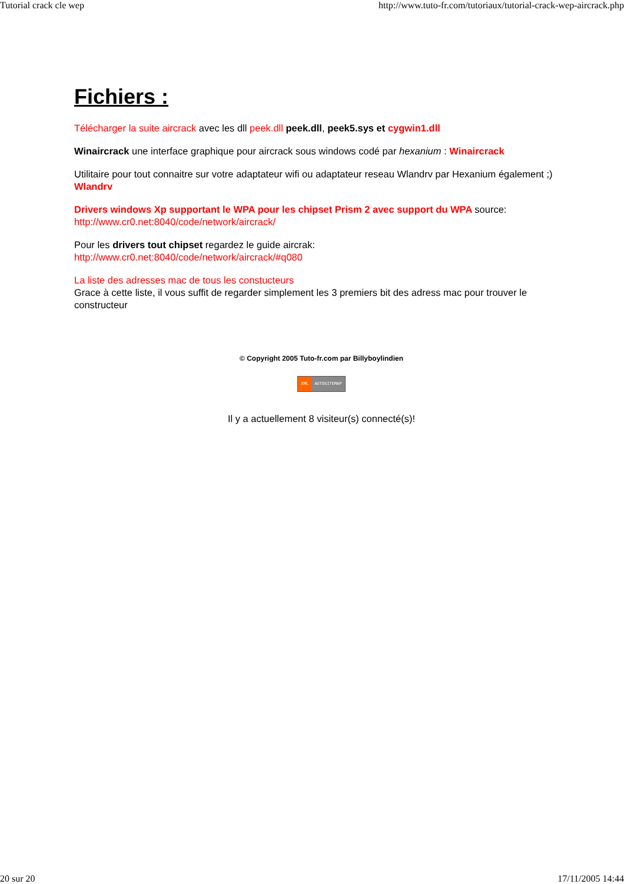Tutorial crack cle wep http://www.tuto-fr.com/tutoriaux/tutorial-crack-wep-aircrack.php
Fichiers :
Télécharger la suite aircrack avec les dll peek.dll peek.dll, peek5.sys et cygwin1.dll
Winaircrack une interface graphique pour aircrack sous windows codé par hexanium : Winaircrack
Utilitaire pour tout connaitre sur votre adaptateur wifi ou adaptateur reseau Wlandrv par Hexanium également ;) Wlandrv
Drivers windows Xp supportant le WPA pour les chipset Prism 2 avec support du WPA source:
http://www.cr0.net:8040/code/network/aircrack/
Pour les drivers tout chipset regardez le guide aircrak:
http://www.cr0.net:8040/code/network/aircrack/#q080
La liste des adresses mac de tous les constucteurs
Grace à cette liste, il vous suffit de regarder simplement les 3 premiers bit des adress mac pour trouver le constructeur
© Copyright 2005 Tuto-fr.com par Billyboylindien
XML AUTOSITEMAP
Il y a actuellement 8 visiteur(s) connecté(s)!
20 sur 20 17/11/2005 14:44